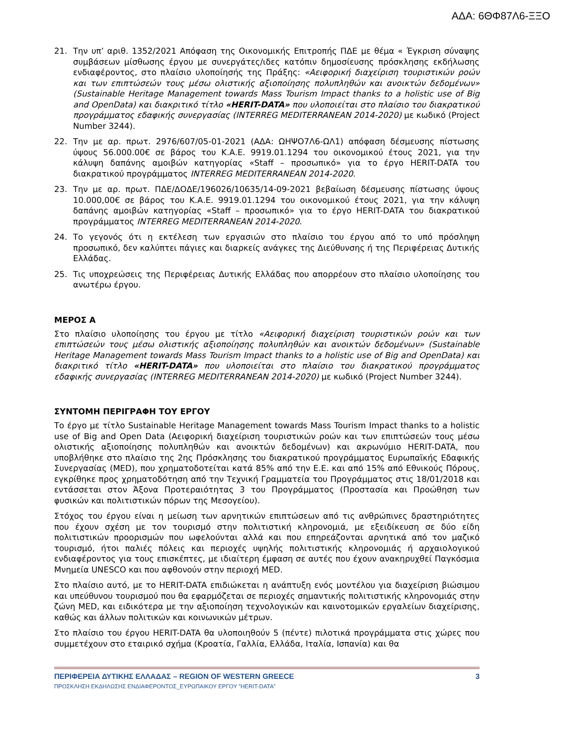ΑΔΑ: 6ΘΦ87Λ6-ΞΞΟ
21. Την υπ’ αριθ. 1352/2021 Απόφαση της Οικονομικής Επιτροπής ΠΔΕ με θέμα « Έγκριση σύναψης συμβάσεων μίσθωσης έργου με συνεργάτες/ιδες κατόπιν δημοσίευσης πρόσκλησης εκδήλωσης ενδιαφέροντος, στο πλαίσιο υλοποίησής της Πράξης: «Αειφορική διαχείριση τουριστικών ροών και των επιπτώσεών τους μέσω ολιστικής αξιοποίησης πολυπληθών και ανοικτών δεδομένων» (Sustainable Heritage Management towards Mass Tourism Impact thanks to a holistic use of Big and OpenData) και διακριτικό τίτλο «HERIT-DATA» που υλοποιείται στο πλαίσιο του διακρατικού προγράμματος εδαφικής συνεργασίας (INTERREG MEDITERRANEAN 2014-2020) με κωδικό (Project Number 3244).
22. Την με αρ. πρωτ. 2976/607/05-01-2021 (ΑΔΑ: ΩΗΨΟ7Λ6-ΩΛ1) απόφαση δέσμευσης πίστωσης ύψους 56.000.00€ σε βάρος του Κ.Α.Ε. 9919.01.1294 του οικονομικού έτους 2021, για την κάλυψη δαπάνης αμοιβών κατηγορίας «Staff – προσωπικό» για το έργο HERIT-DATA του διακρατικού προγράμματος INTERREG MEDITERRANEAN 2014-2020.
23. Την με αρ. πρωτ. ΠΔΕ/ΔΟΔΕ/196026/10635/14-09-2021 βεβαίωση δέσμευσης πίστωσης ύψους 10.000,00€ σε βάρος του Κ.Α.Ε. 9919.01.1294 του οικονομικού έτους 2021, για την κάλυψη δαπάνης αμοιβών κατηγορίας «Staff – προσωπικό» για το έργο HERIT-DATA του διακρατικού προγράμματος INTERREG MEDITERRANEAN 2014-2020.
24. Το γεγονός ότι η εκτέλεση των εργασιών στο πλαίσιο του έργου από το υπό πρόσληψη προσωπικό, δεν καλύπτει πάγιες και διαρκείς ανάγκες της Διεύθυνσης ή της Περιφέρειας Δυτικής Ελλάδας.
25. Τις υποχρεώσεις της Περιφέρειας Δυτικής Ελλάδας που απορρέουν στο πλαίσιο υλοποίησης του ανωτέρω έργου.
ΜΕΡΟΣ Α
Στο πλαίσιο υλοποίησης του έργου με τίτλο «Αειφορική διαχείριση τουριστικών ροών και των επιπτώσεών τους μέσω ολιστικής αξιοποίησης πολυπληθών και ανοικτών δεδομένων» (Sustainable Heritage Management towards Mass Tourism Impact thanks to a holistic use of Big and OpenData) και διακριτικό τίτλο «HERIT-DATA» που υλοποιείται στο πλαίσιο του διακρατικού προγράμματος εδαφικής συνεργασίας (INTERREG MEDITERRANEAN 2014-2020) με κωδικό (Project Number 3244).
ΣΥΝΤΟΜΗ ΠΕΡΙΓΡΑΦΗ ΤΟΥ ΕΡΓΟΥ
Το έργο με τίτλο Sustainable Heritage Management towards Mass Tourism Impact thanks to a holistic use of Big and Open Data (Αειφορική διαχείριση τουριστικών ροών και των επιπτώσεών τους μέσω ολιστικής αξιοποίησης πολυπληθών και ανοικτών δεδομένων) και ακρωνύμιο HERIT-DATA, που υποβλήθηκε στο πλαίσιο της 2ης Πρόσκλησης του διακρατικού προγράμματος Ευρωπαϊκής Εδαφικής Συνεργασίας (MED), που χρηματοδοτείται κατά 85% από την Ε.Ε. και από 15% από Εθνικούς Πόρους, εγκρίθηκε προς χρηματοδότηση από την Τεχνική Γραμματεία του Προγράμματος στις 18/01/2018 και εντάσσεται στον Άξονα Προτεραιότητας 3 του Προγράμματος (Προστασία και Προώθηση των φυσικών και πολιτιστικών πόρων της Μεσογείου).
Στόχος του έργου είναι η μείωση των αρνητικών επιπτώσεων από τις ανθρώπινες δραστηριότητες που έχουν σχέση με τον τουρισμό στην πολιτιστική κληρονομιά, με εξειδίκευση σε δύο είδη πολιτιστικών προορισμών που ωφελούνται αλλά και που επηρεάζονται αρνητικά από τον μαζικό τουρισμό, ήτοι παλιές πόλεις και περιοχές υψηλής πολιτιστικής κληρονομιάς ή αρχαιολογικού ενδιαφέροντος για τους επισκέπτες, με ιδιαίτερη έμφαση σε αυτές που έχουν ανακηρυχθεί Παγκόσμια Μνημεία UNESCO και που αφθονούν στην περιοχή MED.
Στο πλαίσιο αυτό, με το HERIT-DATA επιδιώκεται η ανάπτυξη ενός μοντέλου για διαχείριση βιώσιμου και υπεύθυνου τουρισμού που θα εφαρμόζεται σε περιοχές σημαντικής πολιτιστικής κληρονομιάς στην ζώνη MED, και ειδικότερα με την αξιοποίηση τεχνολογικών και καινοτομικών εργαλείων διαχείρισης, καθώς και άλλων πολιτικών και κοινωνικών μέτρων.
Στο πλαίσιο του έργου HERIT-DATA θα υλοποιηθούν 5 (πέντε) πιλοτικά προγράμματα στις χώρες που συμμετέχουν στο εταιρικό σχήμα (Κροατία, Γαλλία, Ελλάδα, Ιταλία, Ισπανία) και θα
ΠΕΡΙΦΕΡΕΙΑ ΔΥΤΙΚΗΣ ΕΛΛΑΔΑΣ – REGION OF WESTERN GREECE 3
ΠΡΟΣΚΛΗΣΗ ΕΚΔΗΛΩΣΗΣ ΕΝΔΙΑΦΕΡΟΝΤΟΣ_ΕΥΡΩΠΑΙΚΟΥ ΕΡΓΟΥ ”HERIT-DATA”